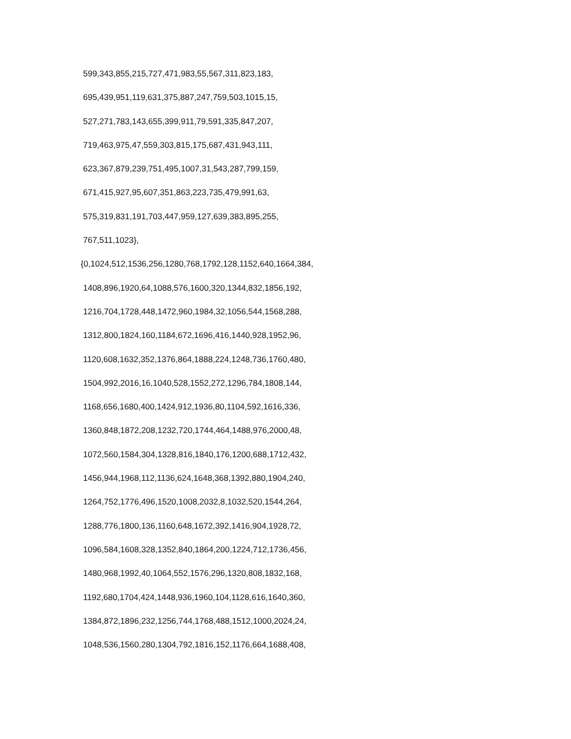599,343,855,215,727,471,983,55,567,311,823,183,
695,439,951,119,631,375,887,247,759,503,1015,15,
527,271,783,143,655,399,911,79,591,335,847,207,
719,463,975,47,559,303,815,175,687,431,943,111,
623,367,879,239,751,495,1007,31,543,287,799,159,
671,415,927,95,607,351,863,223,735,479,991,63,
575,319,831,191,703,447,959,127,639,383,895,255,
767,511,1023},
{0,1024,512,1536,256,1280,768,1792,128,1152,640,1664,384,
1408,896,1920,64,1088,576,1600,320,1344,832,1856,192,
1216,704,1728,448,1472,960,1984,32,1056,544,1568,288,
1312,800,1824,160,1184,672,1696,416,1440,928,1952,96,
1120,608,1632,352,1376,864,1888,224,1248,736,1760,480,
1504,992,2016,16,1040,528,1552,272,1296,784,1808,144,
1168,656,1680,400,1424,912,1936,80,1104,592,1616,336,
1360,848,1872,208,1232,720,1744,464,1488,976,2000,48,
1072,560,1584,304,1328,816,1840,176,1200,688,1712,432,
1456,944,1968,112,1136,624,1648,368,1392,880,1904,240,
1264,752,1776,496,1520,1008,2032,8,1032,520,1544,264,
1288,776,1800,136,1160,648,1672,392,1416,904,1928,72,
1096,584,1608,328,1352,840,1864,200,1224,712,1736,456,
1480,968,1992,40,1064,552,1576,296,1320,808,1832,168,
1192,680,1704,424,1448,936,1960,104,1128,616,1640,360,
1384,872,1896,232,1256,744,1768,488,1512,1000,2024,24,
1048,536,1560,280,1304,792,1816,152,1176,664,1688,408,